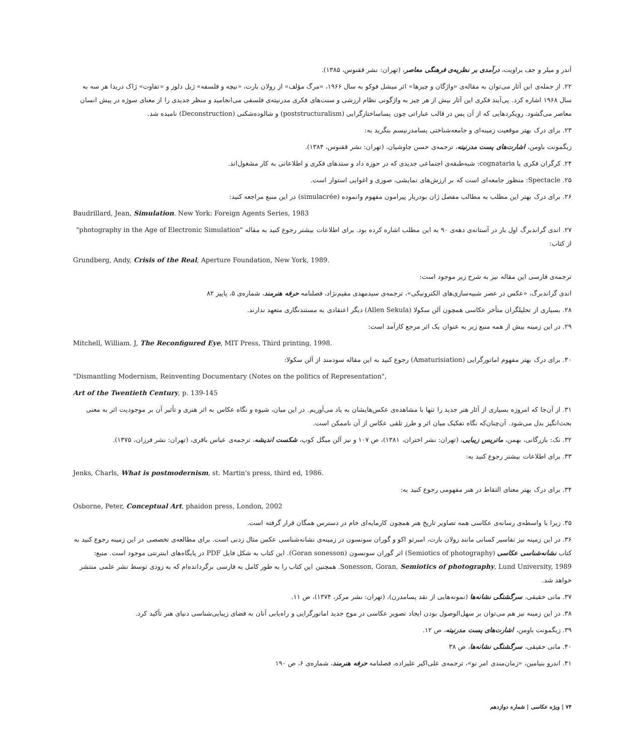آندر و میلر و جف براویت، درآمدی بر نظریه‌ی فرهنگی معاصر، (تهران: نشر ققنوس، ۱۳۸۵).
۲۲. از جمله‌ی این آثار می‌توان به مقاله‌ی «واژگان و چیزها» اثر میشل فوکو به سال ۱۹۶۶، «مرگ مؤلف» از رولان بارت، «نیچه و فلسفه» ژیل دلوز و «تفاوت» ژاک دریدا هر سه به سال ۱۹۶۸ اشاره کرد. پی‌آیند فکری این آثار بیش از هر چیز به واژگونی نظام ارزشی و سنت‌های فکری مدرنیته‌ی فلسفی می‌انجامید و منظر جدیدی را از معنای سوژه در پیش انسان معاصر می‌گشود. رویکردهایی که از آن پس در قالب عباراتی چون پساساختارگرایی (poststructuralism) و شالوده‌شکنی (Deconstruction) نامیده شد.
۲۳. برای درک بهتر موقعیت زمینه‌ای و جامعه‌شناختی پسامدرنیسم بنگرید به:
زیگمونت باومن، اشارت‌های پست مدرنیته، ترجمه‌ی حسن چاوشیان، (تهران: نشر ققنوس، ۱۳۸۴).
۲۴. کرگران فکری یا cognataria: شبه‌طبقه‌ی اجتماعی جدیدی که در حوزه داد و ستدهای فکری و اطلاعاتی به کار مشغول‌اند.
۲۵. Spectacle: منظور جامعه‌ای است که بر ارزش‌های نمایشی، صوری و اغوایی استوار است.
۲۶. برای درک بهتر این مطلب به مطالب مفصل ژان بودریار پیرامون مفهوم وانموده (simulacrée) در این منبع مراجعه کنید:
Baudrillard, Jean, Simulation. New York: Foreign Agents Series, 1983
۲۷. اندی گراندبرگ اول بار در آستانه‌ی دهه‌ی ۹۰ به این مطلب اشاره کرده بود. برای اطلاعات بیشتر رجوع کنید به مقاله "photography in the Age of Electronic Simulation" از کتاب:
Grundberg, Andy, Crisis of the Real, Aperture Foundation, New York, 1989.
ترجمه‌ی فارسی این مقاله نیز به شرح زیر موجود است:
اندی گراندبرگ، «عکس در عصر شبیه‌سازی‌های الکترونیکی»، ترجمه‌ی سیدمهدی مقیم‌نژاد، فصلنامه حرفه هنرمند، شماره‌ی ۵، پاییز ۸۲
۲۸. بسیاری از تحلیلگران متأخر عکاسی همچون آلن سکولا (Allen Sekula) دیگر اعتقادی به مستندنگاری متعهد ندارند.
۲۹. در این زمینه بیش از همه منبع زیر به عنوان یک اثر مرجع کارآمد است:
Mitchell, William. J, The Reconfigured Eye, MIT Press, Third printing, 1998.
۳۰. برای درک بهتر مفهوم اماتورگرایی (Amaturisiation) رجوع کنید به این مقاله سودمند از آلن سکولا:
"Dismantling Modernism, Reinventing Documentary (Notes on the politics of Representation",
Art of the Twentieth Century, p. 139-145
۳۱. از آن‌جا که امروزه بسیاری از آثار هنر جدید را تنها با مشاهده‌ی عکس‌هایشان به یاد می‌آوریم. در این میان، شیوه و نگاه عکاس به اثر هنری و تأثیر آن بر موجودیت اثر به معنی بحث‌انگیز بدل می‌شود. آن‌چنان‌که نگاه تفکیک میان اثر و طرز تلقی عکاس از آن ناممکن است.
۳۲. نک: بازرگانی، بهمن، ماتریس زیبایی، (تهران: نشر اختران، ۱۳۸۱)، ص ۱۰۷ و نیز آلن میگل کوپ، شکست اندیشه، ترجمه‌ی عباس باقری، (تهران: نشر فرزان، ۱۳۷۵).
۳۳. برای اطلاعات بیشتر رجوع کنید به:
Jenks, Charls, What is postmodernism, st. Martin's press, third ed, 1986.
۳۴. برای درک بهتر معنای التقاط در هنر مفهومی رجوع کنید به:
Osborne, Peter, Conceptual Art, phaidon press, London, 2002
۳۵. زیرا با واسطه‌ی رسانه‌ی عکاسی همه تصاویر تاریخ هنر همچون کارمایه‌ای خام در دسترس همگان قرار گرفته است.
۳۶. در این زمینه نیز تفاسیر کسانی مانند رولان بارت، امبرتو اکو و گوران سونسون در زمینه‌ی نشانه‌شناسی عکس مثال زدنی است. برای مطالعه‌ی تخصصی در این زمینه رجوع کنید به کتاب نشانه‌شناسی عکاسی (Semiotics of photography) اثر گوران سونسون (Goran sonesson). این کتاب به شکل فایل PDF در پایگاه‌های اینترنتی موجود است. منبع: Sonesson, Goran, Semiotics of photography, Lund University, 1989. همچنین این کتاب را به طور کامل به فارسی برگردانده‌ام که به زودی توسط نشر علمی منتشر خواهد شد.
۳۷. مانی حقیقی، سرگشتگی نشانه‌ها (نمونه‌هایی از نقد پسامدرن)، (تهران: نشر مرکز، ۱۳۷۴)، ص ۱۱.
۳۸. در این زمینه نیز هم می‌توان بر سهل‌الوصول بودن ایجاد تصویر عکاسی در موج جدید اماتورگرایی و راه‌یابی آنان به فضای زیبایی‌شناسی دنیای هنر تأکید کرد.
۳۹. زیگمونت باومن، اشارت‌های پست مدرنیته، ص ۱۲.
۴۰. مانی حقیقی، سرگشتگی نشانه‌ها، ص ۳۸
۴۱. اندرو بنیامین، «زمان‌مندی امر نو»، ترجمه‌ی علی‌اکبر علیزاده، فصلنامه حرفه هنرمند، شماره‌ی ۶، ص ۱۹۰
۷۴ | ویژه عکاسی | شماره دوازدهم